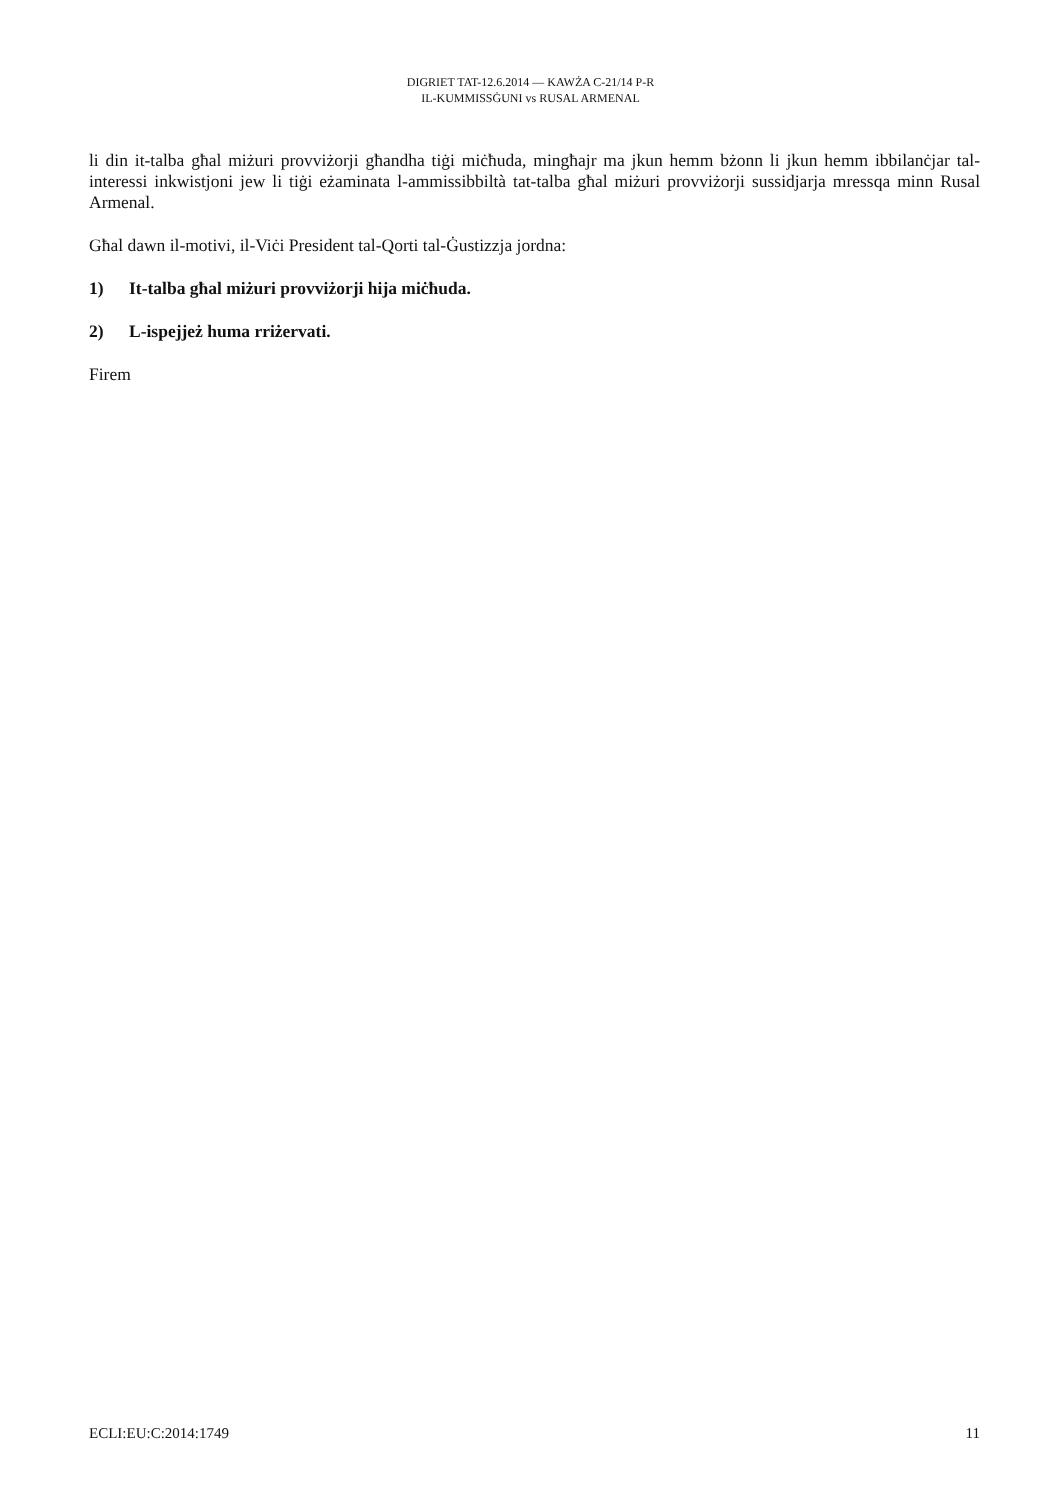DIGRIET TAT-12.6.2014 — KAWŻA C-21/14 P-R
IL-KUMMISSĠUNI vs RUSAL ARMENAL
li din it-talba għal miżuri provviżorji għandha tiġi miċħuda, mingħajr ma jkun hemm bżonn li jkun hemm ibbilanċjar tal-interessi inkwistjoni jew li tiġi eżaminata l-ammissibbiltà tat-talba għal miżuri provviżorji sussidjarja mressqa minn Rusal Armenal.
Għal dawn il-motivi, il-Viċi President tal-Qorti tal-Ġustizzja jordna:
1) It-talba għal miżuri provviżorji hija miċħuda.
2) L-ispejjeż huma rriżervati.
Firem
ECLI:EU:C:2014:1749 11